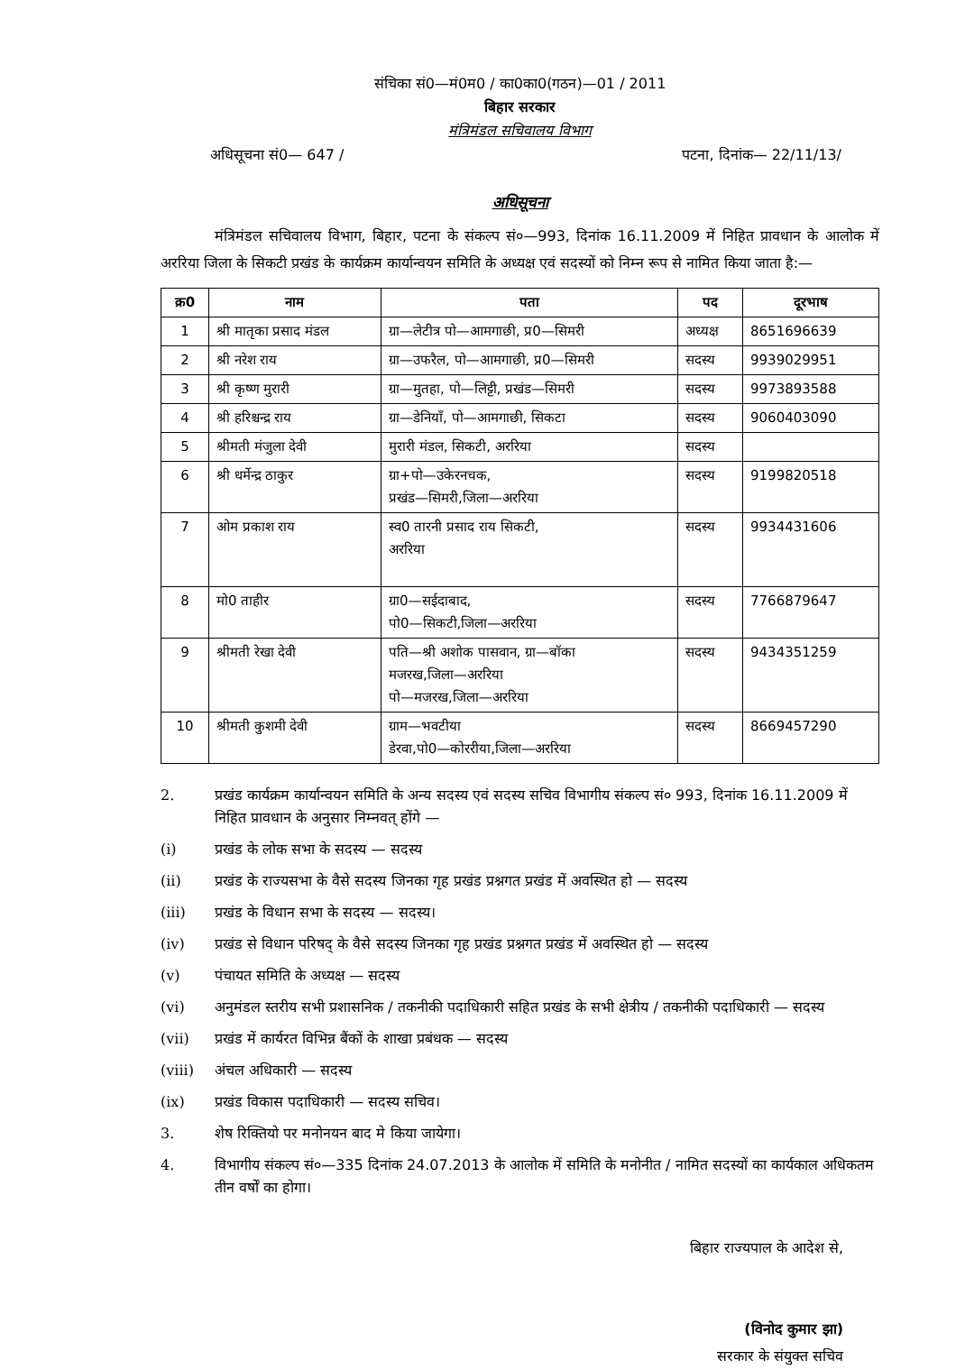संचिका सं0—मं0म0 / का0का0(गठन)—01 / 2011
बिहार सरकार
मंत्रिमंडल सचिवालय विभाग
अधिसूचना सं0— 647 / पटना, दिनांक— 22/11/13/
अधिसूचना
मंत्रिमंडल सचिवालय विभाग, बिहार, पटना के संकल्प सं०—993, दिनांक 16.11.2009 में निहित प्रावधान के आलोक में अररिया जिला के सिकटी प्रखंड के कार्यक्रम कार्यान्वयन समिति के अध्यक्ष एवं सदस्यों को निम्न रूप से नामित किया जाता है:—
| क्र0 | नाम | पता | पद | दूरभाष |
| --- | --- | --- | --- | --- |
| 1 | श्री मातृका प्रसाद मंडल | ग्रा—लेटीत्र पो—आमगाछी, प्र0—सिमरी | अध्यक्ष | 8651696639 |
| 2 | श्री नरेश राय | ग्रा—उफरैल, पो—आमगाछी, प्र0—सिमरी | सदस्य | 9939029951 |
| 3 | श्री कृष्ण मुरारी | ग्रा—मुतहा, पो—लिट्टी, प्रखंड—सिमरी | सदस्य | 9973893588 |
| 4 | श्री हरिश्चन्द्र राय | ग्रा—डेनियाँ, पो—आमगाछी, सिकटा | सदस्य | 9060403090 |
| 5 | श्रीमती मंजुला देवी | मुरारी मंडल, सिकटी, अररिया | सदस्य | |
| 6 | श्री धर्मेन्द्र ठाकुर | ग्रा+पो—उकेरनचक, प्रखंड—सिमरी,जिला—अररिया | सदस्य | 9199820518 |
| 7 | ओम प्रकाश राय | स्व0 तारनी प्रसाद राय सिकटी, अररिया | सदस्य | 9934431606 |
| 8 | मो0 ताहीर | ग्रा0—सईदाबाद, पो0—सिकटी,जिला—अररिया | सदस्य | 7766879647 |
| 9 | श्रीमती रेखा देवी | पति—श्री अशोक पासवान, ग्रा—बॉका मजरख,जिला—अररिया पो—मजरख,जिला—अररिया | सदस्य | 9434351259 |
| 10 | श्रीमती कुशमी देवी | ग्राम—भवटीया डेरवा,पो0—कोररीया,जिला—अररिया | सदस्य | 8669457290 |
2. प्रखंड कार्यक्रम कार्यान्वयन समिति के अन्य सदस्य एवं सदस्य सचिव विभागीय संकल्प सं० 993, दिनांक 16.11.2009 में निहित प्रावधान के अनुसार निम्नवत् होंगे —
(i) प्रखंड के लोक सभा के सदस्य — सदस्य
(ii) प्रखंड के राज्यसभा के वैसे सदस्य जिनका गृह प्रखंड प्रश्नगत प्रखंड में अवस्थित हो — सदस्य
(iii) प्रखंड के विधान सभा के सदस्य — सदस्य।
(iv) प्रखंड से विधान परिषद् के वैसे सदस्य जिनका गृह प्रखंड प्रश्नगत प्रखंड में अवस्थित हो — सदस्य
(v) पंचायत समिति के अध्यक्ष — सदस्य
(vi) अनुमंडल स्तरीय सभी प्रशासनिक / तकनीकी पदाधिकारी सहित प्रखंड के सभी क्षेत्रीय / तकनीकी पदाधिकारी — सदस्य
(vii) प्रखंड में कार्यरत विभिन्न बैंकों के शाखा प्रबंधक — सदस्य
(viii) अंचल अधिकारी — सदस्य
(ix) प्रखंड विकास पदाधिकारी — सदस्य सचिव।
3. शेष रिक्तियो पर मनोनयन बाद मे किया जायेगा।
4. विभागीय संकल्प सं०—335 दिनांक 24.07.2013 के आलोक में समिति के मनोनीत / नामित सदस्यों का कार्यकाल अधिकतम तीन वर्षों का होगा।
बिहार राज्यपाल के आदेश से,
(विनोद कुमार झा)
सरकार के संयुक्त सचिव